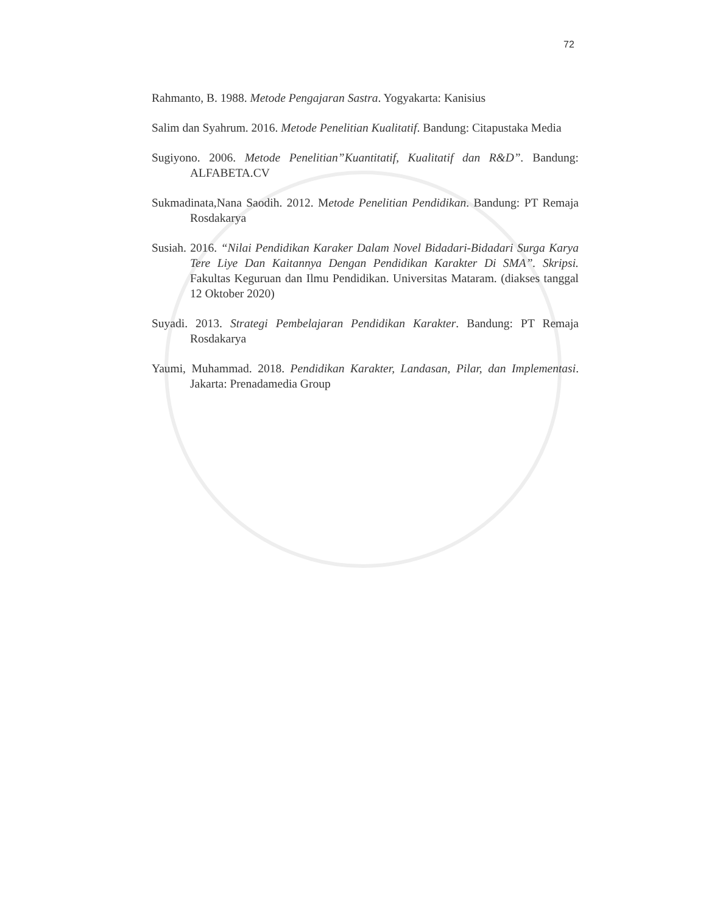72
Rahmanto, B. 1988. Metode Pengajaran Sastra. Yogyakarta: Kanisius
Salim dan Syahrum. 2016. Metode Penelitian Kualitatif. Bandung: Citapustaka Media
Sugiyono. 2006. Metode Penelitian”Kuantitatif, Kualitatif dan R&D”. Bandung: ALFABETA.CV
Sukmadinata,Nana Saodih. 2012. Metode Penelitian Pendidikan. Bandung: PT Remaja Rosdakarya
Susiah. 2016. “Nilai Pendidikan Karaker Dalam Novel Bidadari-Bidadari Surga Karya Tere Liye Dan Kaitannya Dengan Pendidikan Karakter Di SMA”. Skripsi. Fakultas Keguruan dan Ilmu Pendidikan. Universitas Mataram. (diakses tanggal 12 Oktober 2020)
Suyadi. 2013. Strategi Pembelajaran Pendidikan Karakter. Bandung: PT Remaja Rosdakarya
Yaumi, Muhammad. 2018. Pendidikan Karakter, Landasan, Pilar, dan Implementasi. Jakarta: Prenadamedia Group